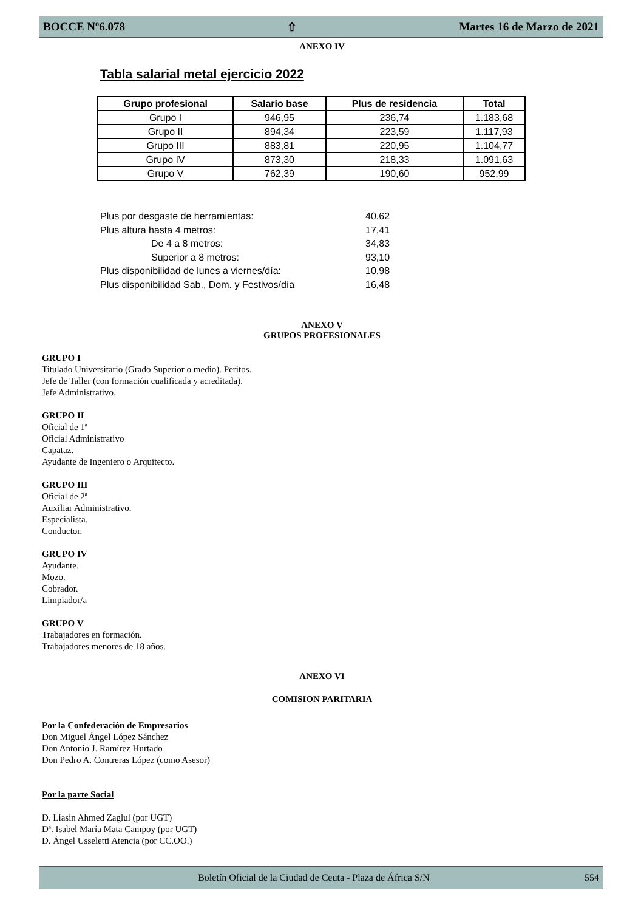BOCCE Nº6.078 ⇧ Martes 16 de Marzo de 2021
ANEXO IV
Tabla salarial metal ejercicio 2022
| Grupo profesional | Salario base | Plus de residencia | Total |
| --- | --- | --- | --- |
| Grupo I | 946,95 | 236,74 | 1.183,68 |
| Grupo II | 894,34 | 223,59 | 1.117,93 |
| Grupo III | 883,81 | 220,95 | 1.104,77 |
| Grupo IV | 873,30 | 218,33 | 1.091,63 |
| Grupo V | 762,39 | 190,60 | 952,99 |
Plus por desgaste de herramientas: 40,62
Plus altura hasta 4 metros: 17,41
De 4 a 8 metros: 34,83
Superior a 8 metros: 93,10
Plus disponibilidad de lunes a viernes/día: 10,98
Plus disponibilidad Sab., Dom. y Festivos/día 16,48
ANEXO V
GRUPOS PROFESIONALES
GRUPO I
Titulado Universitario (Grado Superior o medio). Peritos.
Jefe de Taller (con formación cualificada y acreditada).
Jefe Administrativo.
GRUPO II
Oficial de 1ª
Oficial Administrativo
Capataz.
Ayudante de Ingeniero o Arquitecto.
GRUPO III
Oficial de 2ª
Auxiliar Administrativo.
Especialista.
Conductor.
GRUPO IV
Ayudante.
Mozo.
Cobrador.
Limpiador/a
GRUPO V
Trabajadores en formación.
Trabajadores menores de 18 años.
ANEXO VI
COMISION PARITARIA
Por la Confederación de Empresarios
Don Miguel Ángel López Sánchez
Don Antonio J. Ramírez Hurtado
Don Pedro A. Contreras López (como Asesor)
Por la parte Social
D. Liasin Ahmed Zaglul (por UGT)
Dª. Isabel María Mata Campoy (por UGT)
D. Ángel Usseletti Atencia (por CC.OO.)
Boletín Oficial de la Ciudad de Ceuta - Plaza de África S/N 554